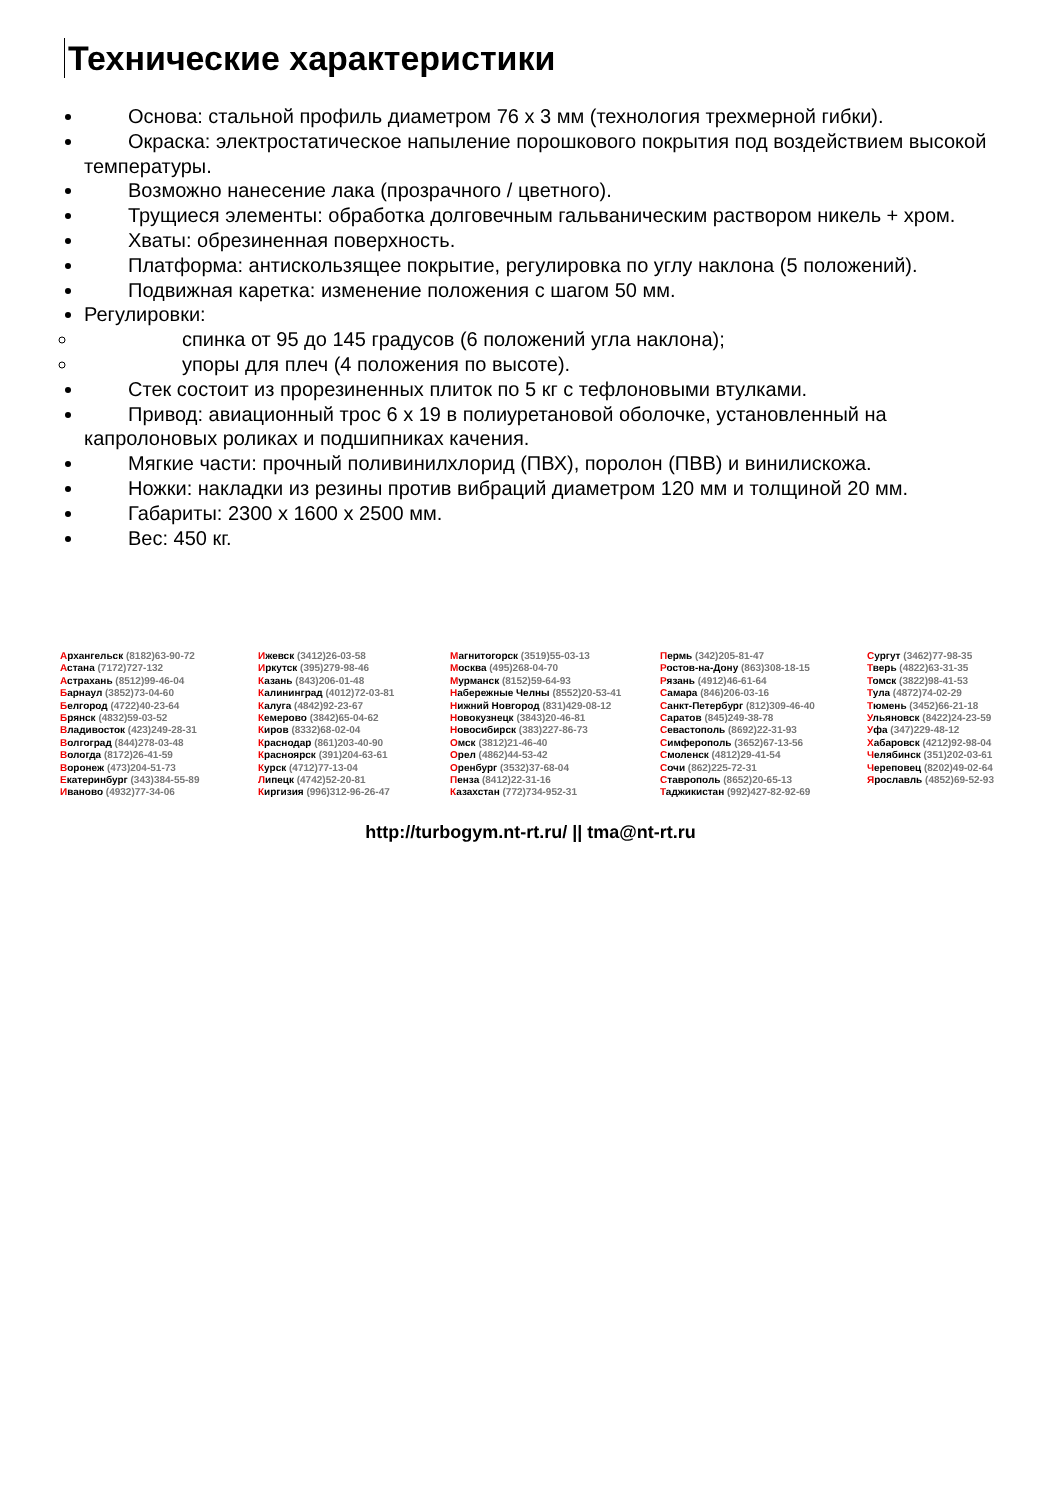Технические характеристики
Основа: стальной профиль диаметром 76 x 3 мм (технология трехмерной гибки).
Окраска: электростатическое напыление порошкового покрытия под воздействием высокой температуры.
Возможно нанесение лака (прозрачного / цветного).
Трущиеся элементы: обработка долговечным гальваническим раствором никель + хром.
Хваты: обрезиненная поверхность.
Платформа: антискользящее покрытие, регулировка по углу наклона (5 положений).
Подвижная каретка: изменение положения с шагом 50 мм.
Регулировки:
спинка от 95 до 145 градусов (6 положений угла наклона);
упоры для плеч (4 положения по высоте).
Стек состоит из прорезиненных плиток по 5 кг с тефлоновыми втулками.
Привод: авиационный трос 6 x 19 в полиуретановой оболочке, установленный на капролоновых роликах и подшипниках качения.
Мягкие части: прочный поливинилхлорид (ПВХ), поролон (ПВВ) и винилискожа.
Ножки: накладки из резины против вибраций диаметром 120 мм и толщиной 20 мм.
Габариты: 2300 x 1600 x 2500 мм.
Вес: 450 кг.
Архангельск (8182)63-90-72
Астана (7172)727-132
Астрахань (8512)99-46-04
Барнаул (3852)73-04-60
Белгород (4722)40-23-64
Брянск (4832)59-03-52
Владивосток (423)249-28-31
Волгоград (844)278-03-48
Вологда (8172)26-41-59
Воронеж (473)204-51-73
Екатеринбург (343)384-55-89
Иваново (4932)77-34-06
Ижевск (3412)26-03-58
Иркутск (395)279-98-46
Казань (843)206-01-48
Калининград (4012)72-03-81
Калуга (4842)92-23-67
Кемерово (3842)65-04-62
Киров (8332)68-02-04
Краснодар (861)203-40-90
Красноярск (391)204-63-61
Курск (4712)77-13-04
Липецк (4742)52-20-81
Киргизия (996)312-96-26-47
Магнитогорск (3519)55-03-13
Москва (495)268-04-70
Мурманск (8152)59-64-93
Набережные Челны (8552)20-53-41
Нижний Новгород (831)429-08-12
Новокузнецк (3843)20-46-81
Новосибирск (383)227-86-73
Омск (3812)21-46-40
Орел (4862)44-53-42
Оренбург (3532)37-68-04
Пенза (8412)22-31-16
Казахстан (772)734-952-31
Пермь (342)205-81-47
Ростов-на-Дону (863)308-18-15
Рязань (4912)46-61-64
Самара (846)206-03-16
Санкт-Петербург (812)309-46-40
Саратов (845)249-38-78
Севастополь (8692)22-31-93
Симферополь (3652)67-13-56
Смоленск (4812)29-41-54
Сочи (862)225-72-31
Ставрополь (8652)20-65-13
Таджикистан (992)427-82-92-69
Сургут (3462)77-98-35
Тверь (4822)63-31-35
Томск (3822)98-41-53
Тула (4872)74-02-29
Тюмень (3452)66-21-18
Ульяновск (8422)24-23-59
Уфа (347)229-48-12
Хабаровск (4212)92-98-04
Челябинск (351)202-03-61
Череповец (8202)49-02-64
Ярославль (4852)69-52-93
http://turbogym.nt-rt.ru/ || tma@nt-rt.ru